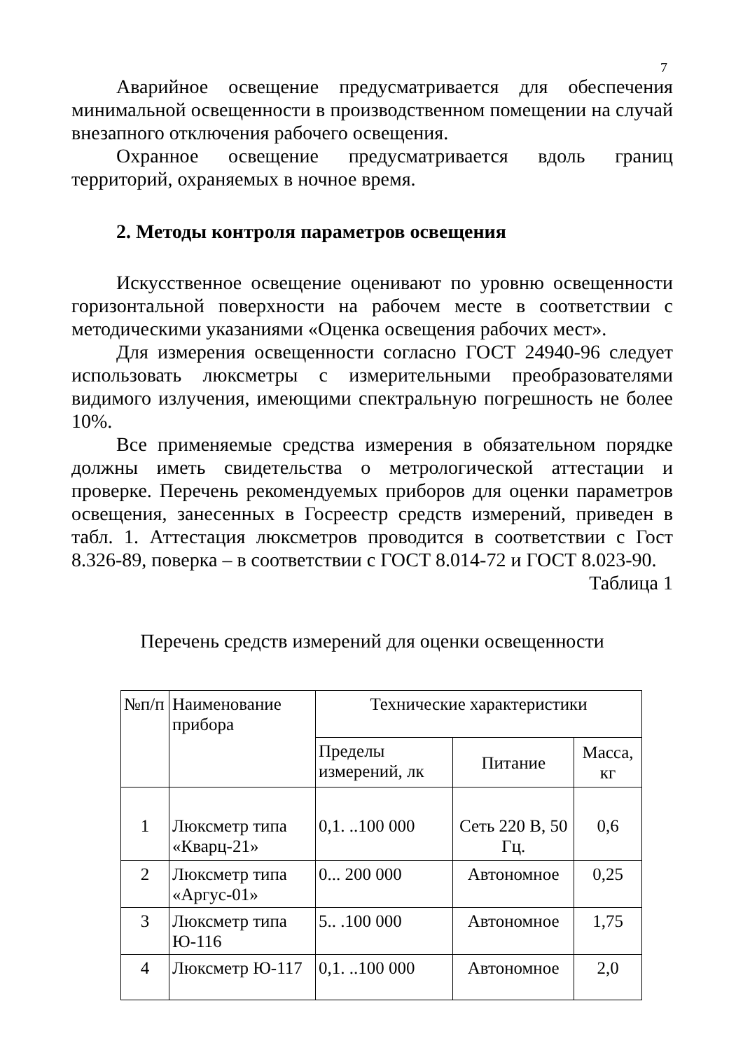7
Аварийное освещение предусматривается для обеспечения минимальной освещенности в производственном помещении на случай внезапного отключения рабочего освещения.
Охранное освещение предусматривается вдоль границ территорий, охраняемых в ночное время.
2. Методы контроля параметров освещения
Искусственное освещение оценивают по уровню освещенности горизонтальной поверхности на рабочем месте в соответствии с методическими указаниями «Оценка освещения рабочих мест».
Для измерения освещенности согласно ГОСТ 24940-96 следует использовать люксметры с измерительными преобразователями видимого излучения, имеющими спектральную погрешность не более 10%.
Все применяемые средства измерения в обязательном порядке должны иметь свидетельства о метрологической аттестации и проверке. Перечень рекомендуемых приборов для оценки параметров освещения, занесенных в Госреестр средств измерений, приведен в табл. 1. Аттестация люксметров проводится в соответствии с Гост 8.326-89, поверка – в соответствии с ГОСТ 8.014-72 и ГОСТ 8.023-90.
Таблица 1
Перечень средств измерений для оценки освещенности
| №п/п | Наименование прибора | Технические характеристики | | |
| --- | --- | --- | --- | --- |
| | | Пределы измерений, лк | Питание | Масса, кг |
| 1 | Люксметр типа «Кварц-21» | 0,1. ..100 000 | Сеть 220 В, 50 Гц. | 0,6 |
| 2 | Люксметр типа «Аргус-01» | 0... 200 000 | Автономное | 0,25 |
| 3 | Люксметр типа Ю-116 | 5.. .100 000 | Автономное | 1,75 |
| 4 | Люксметр Ю-117 | 0,1. ..100 000 | Автономное | 2,0 |